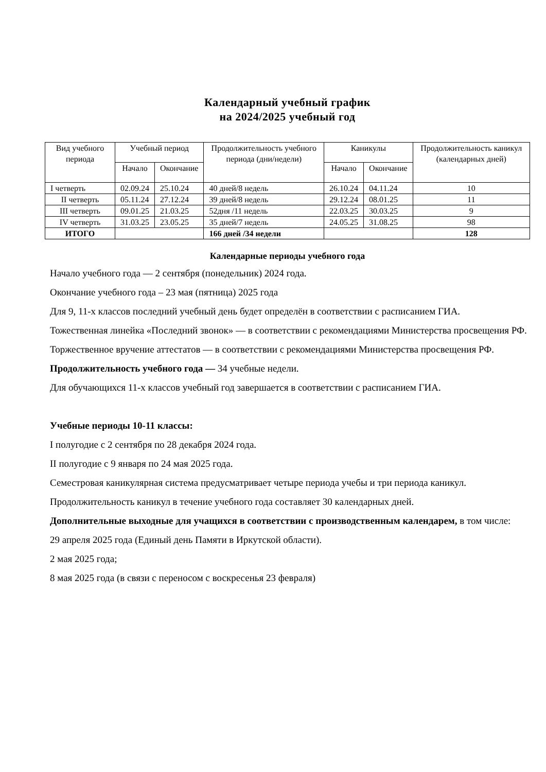Календарный учебный график
на 2024/2025 учебный год
| Вид учебного периода | Учебный период | | Продолжительность учебного периода (дни/недели) | Каникулы | | Продолжительность каникул (календарных дней) |
| --- | --- | --- | --- | --- | --- | --- |
| | Начало | Окончание | | Начало | Окончание | |
| I четверть | 02.09.24 | 25.10.24 | 40 дней/8 недель | 26.10.24 | 04.11.24 | 10 |
| II четверть | 05.11.24 | 27.12.24 | 39 дней/8 недель | 29.12.24 | 08.01.25 | 11 |
| III четверть | 09.01.25 | 21.03.25 | 52дня /11 недель | 22.03.25 | 30.03.25 | 9 |
| IV четверть | 31.03.25 | 23.05.25 | 35 дней/7 недель | 24.05.25 | 31.08.25 | 98 |
| ИТОГО | | | 166 дней /34 недели | | | 128 |
Календарные периоды учебного года
Начало учебного года — 2 сентября (понедельник) 2024 года.
Окончание учебного года – 23 мая (пятница) 2025 года
Для 9, 11-х классов последний учебный день будет определён в соответствии с расписанием ГИА.
Тожественная линейка «Последний звонок» — в соответствии с рекомендациями Министерства просвещения РФ.
Торжественное вручение аттестатов — в соответствии с рекомендациями Министерства просвещения РФ.
Продолжительность учебного года — 34 учебные недели.
Для обучающихся 11-х классов учебный год завершается в соответствии с расписанием ГИА.
Учебные периоды 10-11 классы:
I полугодие с 2 сентября по 28 декабря 2024 года.
II полугодие с 9 января по 24 мая 2025 года.
Семестровая каникулярная система предусматривает четыре периода учебы и три периода каникул.
Продолжительность каникул в течение учебного года составляет 30 календарных дней.
Дополнительные выходные для учащихся в соответствии с производственным календарем, в том числе:
29 апреля 2025 года (Единый день Памяти в Иркутской области).
2 мая 2025 года;
8 мая 2025 года (в связи с переносом с воскресенья 23 февраля)